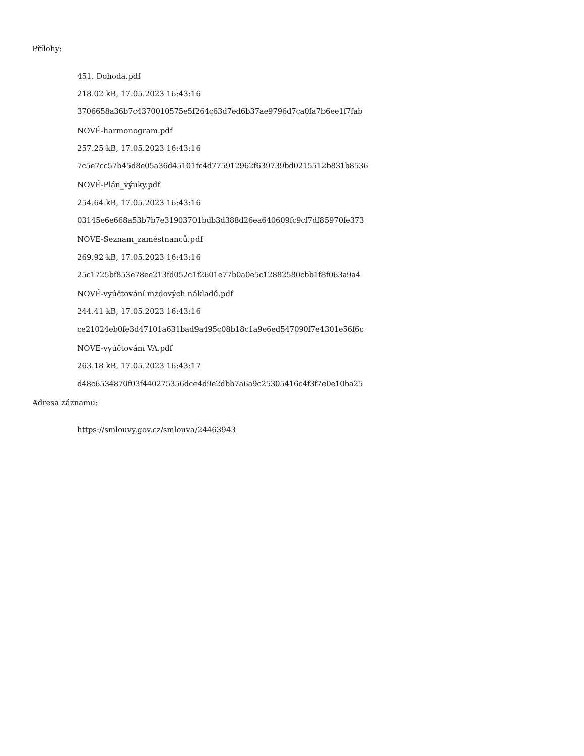Přílohy:
451. Dohoda.pdf
218.02 kB, 17.05.2023 16:43:16
3706658a36b7c4370010575e5f264c63d7ed6b37ae9796d7ca0fa7b6ee1f7fab
NOVÉ-harmonogram.pdf
257.25 kB, 17.05.2023 16:43:16
7c5e7cc57b45d8e05a36d45101fc4d775912962f639739bd0215512b831b8536
NOVÉ-Plán_výuky.pdf
254.64 kB, 17.05.2023 16:43:16
03145e6e668a53b7b7e31903701bdb3d388d26ea640609fc9cf7df85970fe373
NOVÉ-Seznam_zaměstnanců.pdf
269.92 kB, 17.05.2023 16:43:16
25c1725bf853e78ee213fd052c1f2601e77b0a0e5c12882580cbb1f8f063a9a4
NOVÉ-vyúčtování mzdových nákladů.pdf
244.41 kB, 17.05.2023 16:43:16
ce21024eb0fe3d47101a631bad9a495c08b18c1a9e6ed547090f7e4301e56f6c
NOVÉ-vyúčtování VA.pdf
263.18 kB, 17.05.2023 16:43:17
d48c6534870f03f440275356dce4d9e2dbb7a6a9c25305416c4f3f7e0e10ba25
Adresa záznamu:
https://smlouvy.gov.cz/smlouva/24463943